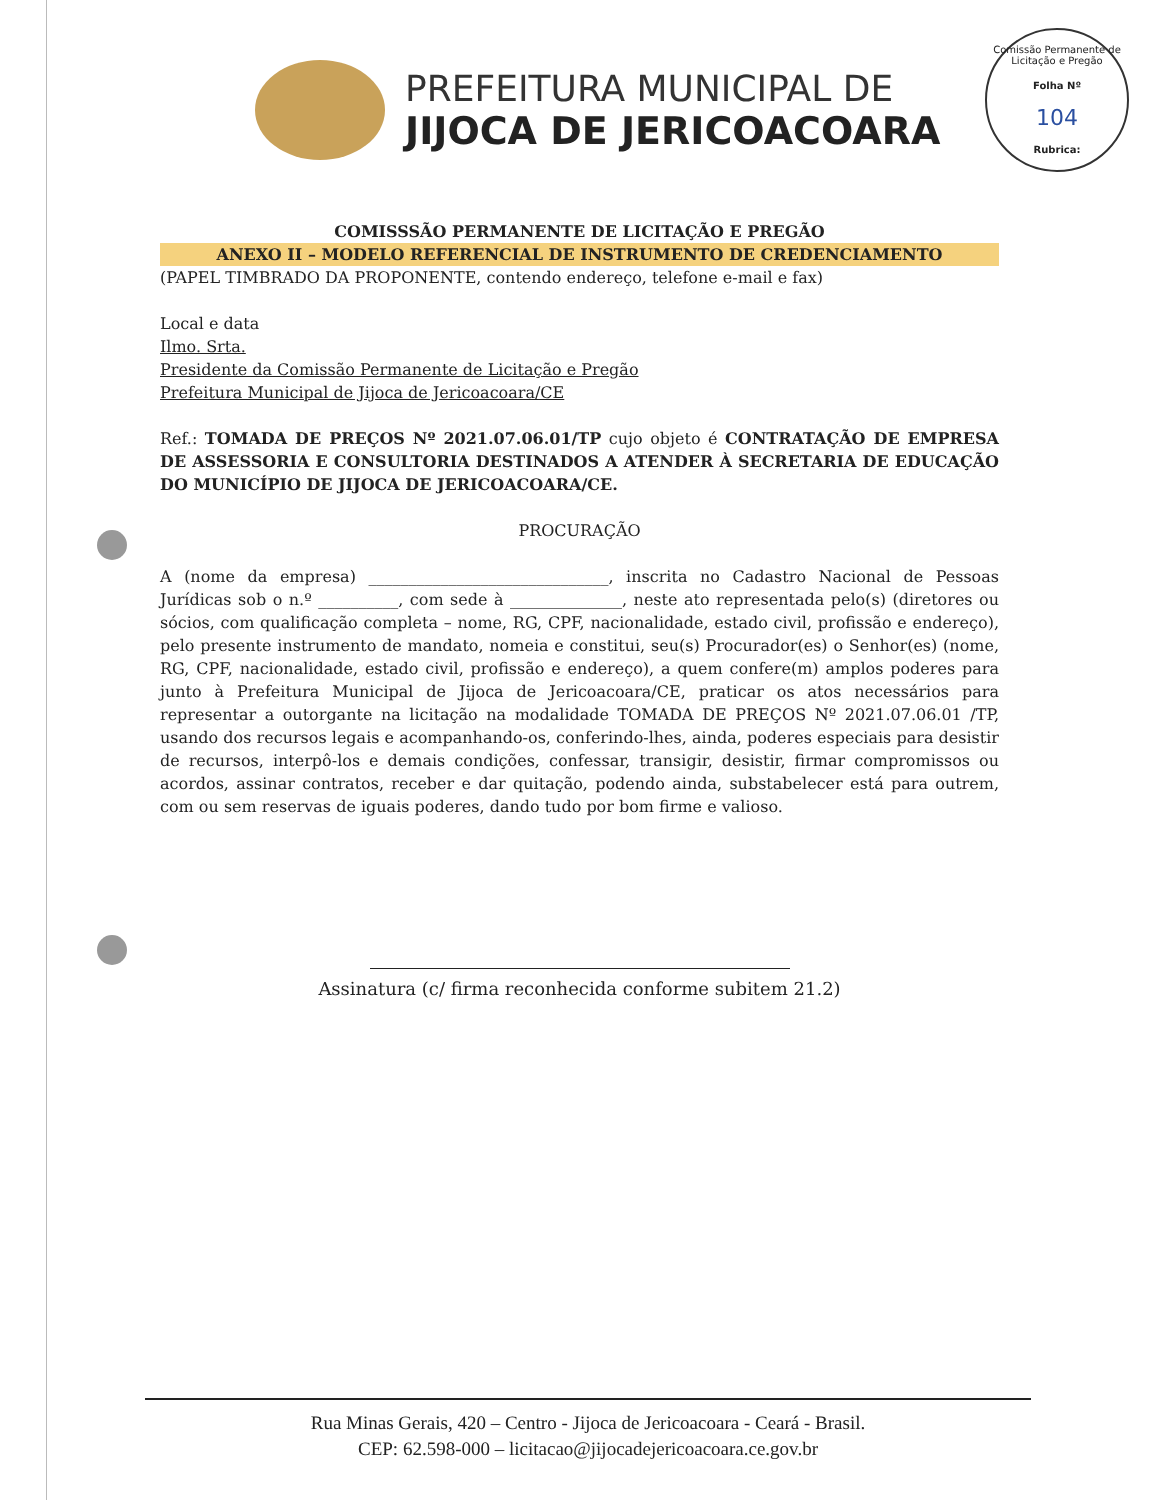PREFEITURA MUNICIPAL DE
JIJOCA DE JERICOACOARA
Comissão Permanente de Licitação e Pregão
Folha Nº
104
Rubrica:
COMISSSÃO PERMANENTE DE LICITAÇÃO E PREGÃO
ANEXO II – MODELO REFERENCIAL DE INSTRUMENTO DE CREDENCIAMENTO
(PAPEL TIMBRADO DA PROPONENTE, contendo endereço, telefone e-mail e fax)
Local e data
Ilmo. Srta.
Presidente da Comissão Permanente de Licitação e Pregão
Prefeitura Municipal de Jijoca de Jericoacoara/CE
Ref.: TOMADA DE PREÇOS Nº 2021.07.06.01/TP cujo objeto é CONTRATAÇÃO DE EMPRESA DE ASSESSORIA E CONSULTORIA DESTINADOS A ATENDER À SECRETARIA DE EDUCAÇÃO DO MUNICÍPIO DE JIJOCA DE JERICOACOARA/CE.
PROCURAÇÃO
A (nome da empresa) ______________________________, inscrita no Cadastro Nacional de Pessoas Jurídicas sob o n.º __________, com sede à ______________, neste ato representada pelo(s) (diretores ou sócios, com qualificação completa – nome, RG, CPF, nacionalidade, estado civil, profissão e endereço), pelo presente instrumento de mandato, nomeia e constitui, seu(s) Procurador(es) o Senhor(es) (nome, RG, CPF, nacionalidade, estado civil, profissão e endereço), a quem confere(m) amplos poderes para junto à Prefeitura Municipal de Jijoca de Jericoacoara/CE, praticar os atos necessários para representar a outorgante na licitação na modalidade TOMADA DE PREÇOS Nº 2021.07.06.01 /TP, usando dos recursos legais e acompanhando-os, conferindo-lhes, ainda, poderes especiais para desistir de recursos, interpô-los e demais condições, confessar, transigir, desistir, firmar compromissos ou acordos, assinar contratos, receber e dar quitação, podendo ainda, substabelecer está para outrem, com ou sem reservas de iguais poderes, dando tudo por bom firme e valioso.
Assinatura (c/ firma reconhecida conforme subitem 21.2)
Rua Minas Gerais, 420 – Centro - Jijoca de Jericoacoara - Ceará - Brasil.
CEP: 62.598-000 – licitacao@jijocadejericoacoara.ce.gov.br